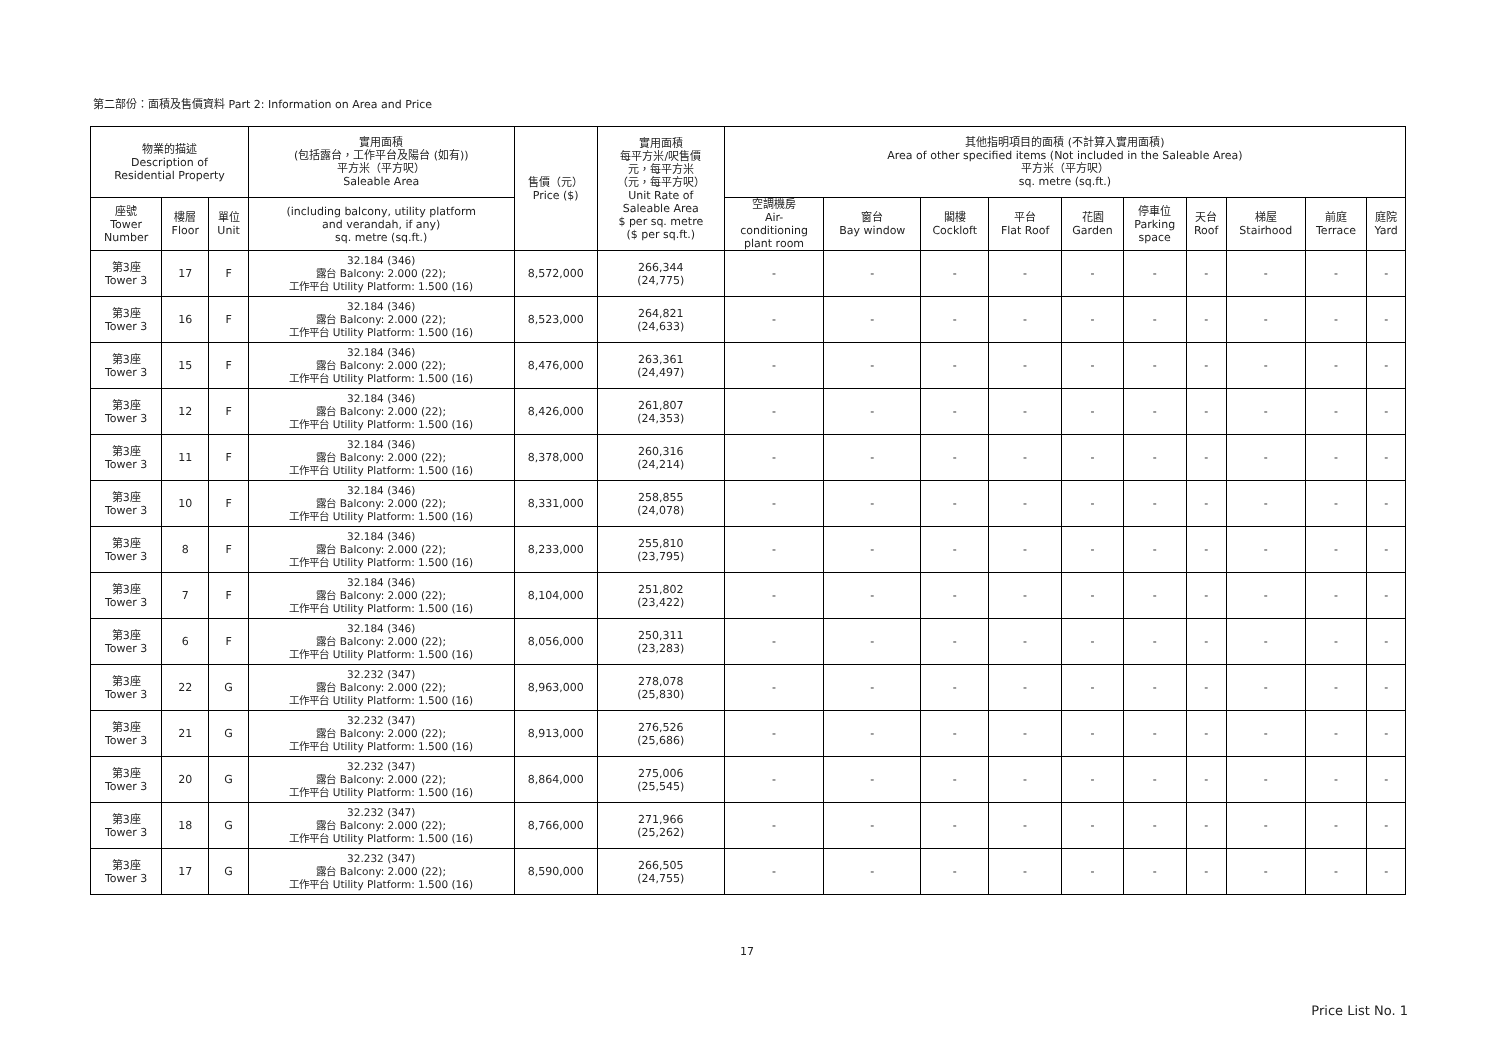第二部份：面積及售價資料 Part 2: Information on Area and Price
| 物業的描述 Description of Residential Property | | | 實用面積 (包括露台，工作平台及陽台 (如有)) 平方米（平方呎） Saleable Area | 售價（元） Price ($) | 實用面積 每平方米/呎售價 元，每平方米 （元，每平方呎） Unit Rate of Saleable Area $ per sq. metre ($ per sq.ft.) | 其他指明項目的面積 (不計算入實用面積) Area of other specified items (Not included in the Saleable Area) 平方米（平方呎） sq. metre (sq.ft.) | | | | | | | | | |
| --- | --- | --- | --- | --- | --- | --- | --- | --- | --- | --- | --- | --- | --- | --- | --- |
| 座號 Tower Number | 樓層 Floor | 單位 Unit | (including balcony, utility platform and verandah, if any) sq. metre (sq.ft.) | | | 空調機房 Air- conditioning plant room | 窗台 Bay window | 閣樓 Cockloft | 平台 Flat Roof | 花園 Garden | 停車位 Parking space | 天台 Roof | 梯屋 Stairhood | 前庭 Terrace | 庭院 Yard |
| 第3座 Tower 3 | 17 | F | 32.184 (346) 露台 Balcony: 2.000 (22); 工作平台 Utility Platform: 1.500 (16) | 8,572,000 | 266,344 (24,775) | - | - | - | - | - | - | - | - | - | - |
| 第3座 Tower 3 | 16 | F | 32.184 (346) 露台 Balcony: 2.000 (22); 工作平台 Utility Platform: 1.500 (16) | 8,523,000 | 264,821 (24,633) | - | - | - | - | - | - | - | - | - | - |
| 第3座 Tower 3 | 15 | F | 32.184 (346) 露台 Balcony: 2.000 (22); 工作平台 Utility Platform: 1.500 (16) | 8,476,000 | 263,361 (24,497) | - | - | - | - | - | - | - | - | - | - |
| 第3座 Tower 3 | 12 | F | 32.184 (346) 露台 Balcony: 2.000 (22); 工作平台 Utility Platform: 1.500 (16) | 8,426,000 | 261,807 (24,353) | - | - | - | - | - | - | - | - | - | - |
| 第3座 Tower 3 | 11 | F | 32.184 (346) 露台 Balcony: 2.000 (22); 工作平台 Utility Platform: 1.500 (16) | 8,378,000 | 260,316 (24,214) | - | - | - | - | - | - | - | - | - | - |
| 第3座 Tower 3 | 10 | F | 32.184 (346) 露台 Balcony: 2.000 (22); 工作平台 Utility Platform: 1.500 (16) | 8,331,000 | 258,855 (24,078) | - | - | - | - | - | - | - | - | - | - |
| 第3座 Tower 3 | 8 | F | 32.184 (346) 露台 Balcony: 2.000 (22); 工作平台 Utility Platform: 1.500 (16) | 8,233,000 | 255,810 (23,795) | - | - | - | - | - | - | - | - | - | - |
| 第3座 Tower 3 | 7 | F | 32.184 (346) 露台 Balcony: 2.000 (22); 工作平台 Utility Platform: 1.500 (16) | 8,104,000 | 251,802 (23,422) | - | - | - | - | - | - | - | - | - | - |
| 第3座 Tower 3 | 6 | F | 32.184 (346) 露台 Balcony: 2.000 (22); 工作平台 Utility Platform: 1.500 (16) | 8,056,000 | 250,311 (23,283) | - | - | - | - | - | - | - | - | - | - |
| 第3座 Tower 3 | 22 | G | 32.232 (347) 露台 Balcony: 2.000 (22); 工作平台 Utility Platform: 1.500 (16) | 8,963,000 | 278,078 (25,830) | - | - | - | - | - | - | - | - | - | - |
| 第3座 Tower 3 | 21 | G | 32.232 (347) 露台 Balcony: 2.000 (22); 工作平台 Utility Platform: 1.500 (16) | 8,913,000 | 276,526 (25,686) | - | - | - | - | - | - | - | - | - | - |
| 第3座 Tower 3 | 20 | G | 32.232 (347) 露台 Balcony: 2.000 (22); 工作平台 Utility Platform: 1.500 (16) | 8,864,000 | 275,006 (25,545) | - | - | - | - | - | - | - | - | - | - |
| 第3座 Tower 3 | 18 | G | 32.232 (347) 露台 Balcony: 2.000 (22); 工作平台 Utility Platform: 1.500 (16) | 8,766,000 | 271,966 (25,262) | - | - | - | - | - | - | - | - | - | - |
| 第3座 Tower 3 | 17 | G | 32.232 (347) 露台 Balcony: 2.000 (22); 工作平台 Utility Platform: 1.500 (16) | 8,590,000 | 266,505 (24,755) | - | - | - | - | - | - | - | - | - | - |
17
Price List No. 1